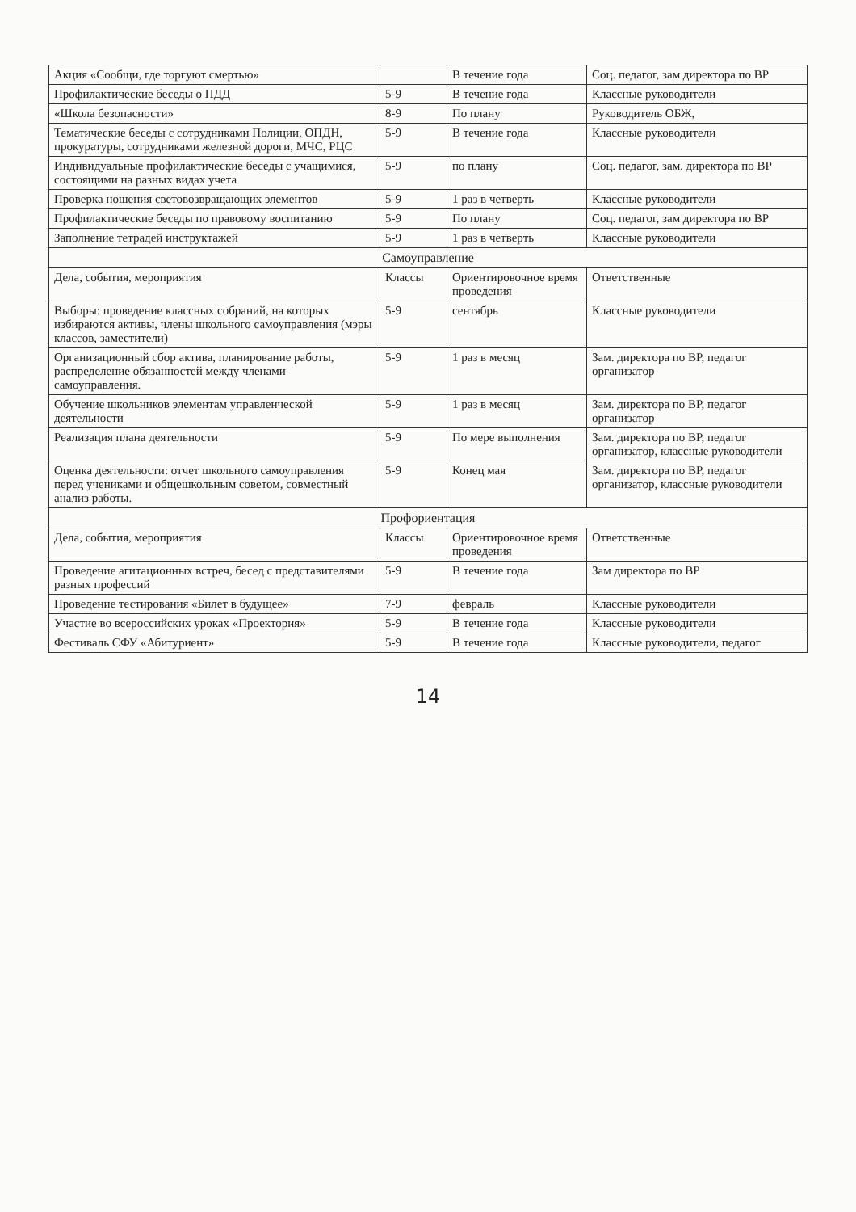| Акция «Сообщи, где торгуют смертью» | | В течение года | Соц. педагог, зам директора по ВР |
| Профилактические беседы о ПДД | 5-9 | В течение года | Классные руководители |
| «Школа безопасности» | 8-9 | По плану | Руководитель ОБЖ, |
| Тематические беседы с сотрудниками Полиции, ОПДН, прокуратуры, сотрудниками железной дороги, МЧС, РЦС | 5-9 | В течение года | Классные руководители |
| Индивидуальные профилактические беседы с учащимися, состоящими на разных видах учета | 5-9 | по плану | Соц. педагог, зам. директора по ВР |
| Проверка ношения световозвращающих элементов | 5-9 | 1 раз в четверть | Классные руководители |
| Профилактические беседы по правовому воспитанию | 5-9 | По плану | Соц. педагог, зам директора по ВР |
| Заполнение тетрадей инструктажей | 5-9 | 1 раз в четверть | Классные руководители |
| Самоуправление | | | |
| Дела, события, мероприятия | Классы | Ориентировочное время проведения | Ответственные |
| Выборы: проведение классных собраний, на которых избираются активы, члены школьного самоуправления (мэры классов, заместители) | 5-9 | сентябрь | Классные руководители |
| Организационный сбор актива, планирование работы, распределение обязанностей между членами самоуправления. | 5-9 | 1 раз в месяц | Зам. директора по ВР, педагог организатор |
| Обучение школьников элементам управленческой деятельности | 5-9 | 1 раз в месяц | Зам. директора по ВР, педагог организатор |
| Реализация плана деятельности | 5-9 | По мере выполнения | Зам. директора по ВР, педагог организатор, классные руководители |
| Оценка деятельности: отчет школьного самоуправления перед учениками и общешкольным советом, совместный анализ работы. | 5-9 | Конец мая | Зам. директора по ВР, педагог организатор, классные руководители |
| Профориентация | | | |
| Дела, события, мероприятия | Классы | Ориентировочное время проведения | Ответственные |
| Проведение агитационных встреч, бесед с представителями разных профессий | 5-9 | В течение года | Зам директора по ВР |
| Проведение тестирования «Билет в будущее» | 7-9 | февраль | Классные руководители |
| Участие во всероссийских уроках «Проектория» | 5-9 | В течение года | Классные руководители |
| Фестиваль СФУ «Абитуриент» | 5-9 | В течение года | Классные руководители, педагог |
14